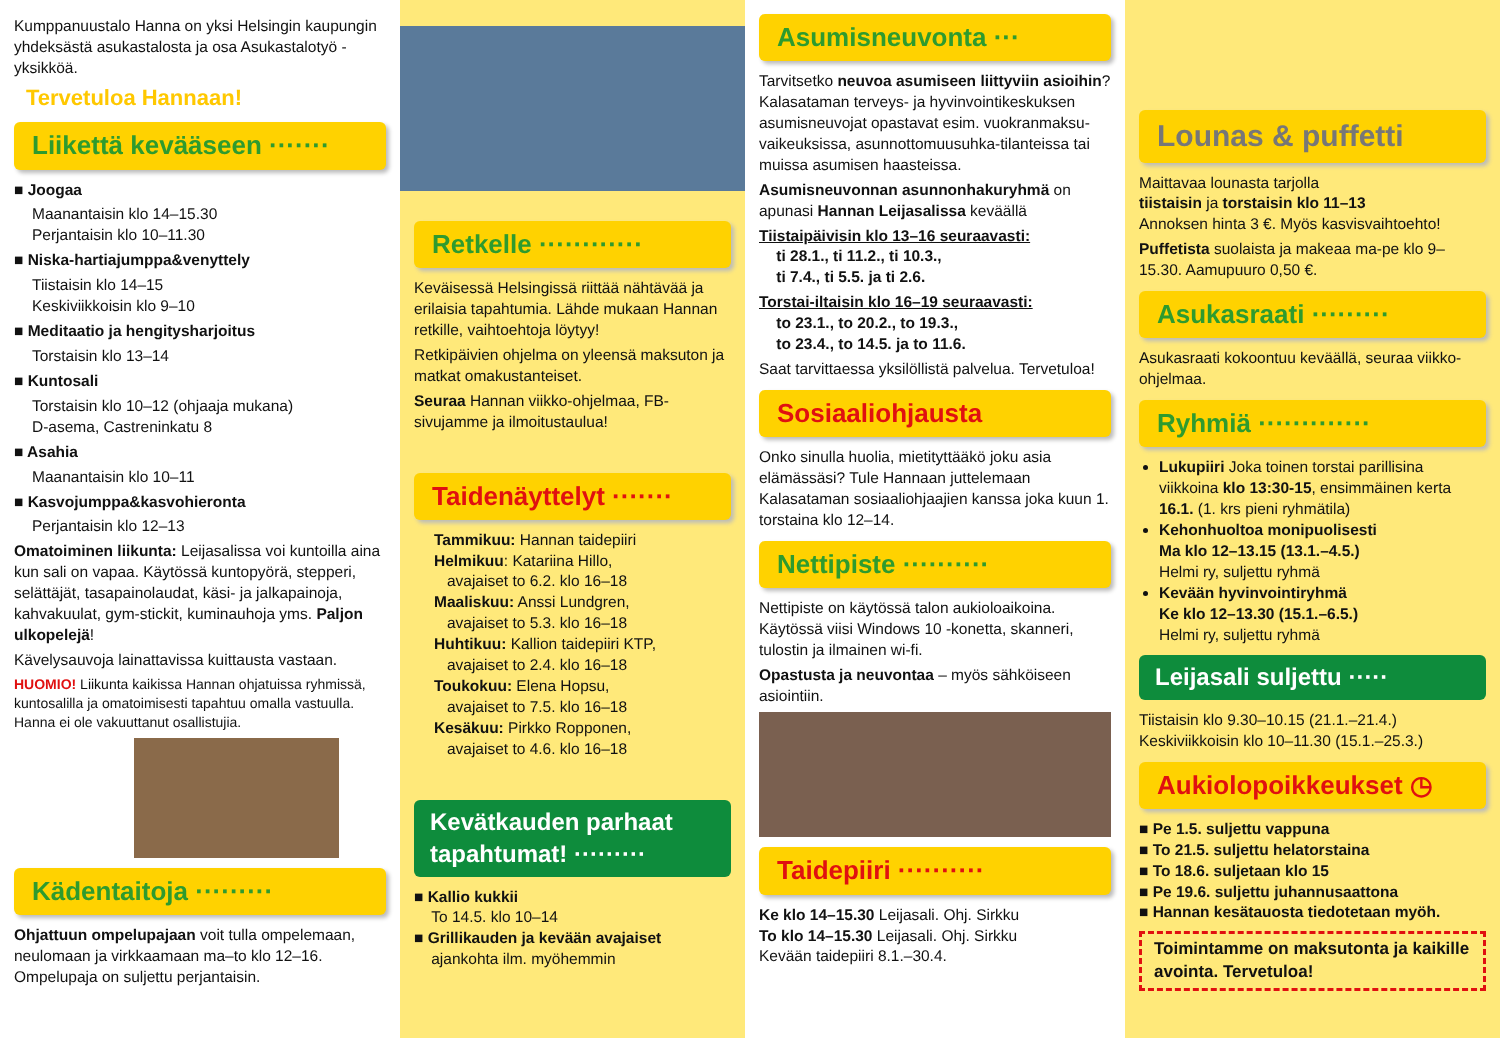Kumppanuustalo Hanna on yksi Helsingin kaupungin yhdeksästä asukastalosta ja osa Asukastalotyö -yksikköä.
Tervetuloa Hannaan!
Liikettä kevääseen ·······
■ Joogaa
Maanantaisin klo 14–15.30
Perjantaisin klo 10–11.30
■ Niska-hartiajumppa&venyttely
Tiistaisin klo 14–15
Keskiviikkoisin klo 9–10
■ Meditaatio ja hengitysharjoitus
Torstaisin klo 13–14
■ Kuntosali
Torstaisin klo 10–12 (ohjaaja mukana)
D-asema, Castreninkatu 8
■ Asahia
Maanantaisin klo 10–11
■ Kasvojumppa&kasvohieronta
Perjantaisin klo 12–13
Omatoiminen liikunta: Leijasalissa voi kuntoilla aina kun sali on vapaa. Käytössä kuntopyörä, stepperi, selättäjät, tasapainolaudat, käsi- ja jalkapainoja, kahvakuulat, gym-stickit, kuminauhoja yms. Paljon ulkopelejä!
Kävelysauvoja lainattavissa kuittausta vastaan.
HUOMIO! Liikunta kaikissa Hannan ohjatuissa ryhmissä, kuntosalilla ja omatoimisesti tapahtuu omalla vastuulla. Hanna ei ole vakuuttanut osallistujia.
Kädentaitoja ·········
Ohjattuun ompelupajaan voit tulla ompelemaan, neulomaan ja virkkaamaan ma–to klo 12–16. Ompelupaja on suljettu perjantaisin.
Retkelle ············
Keväisessä Helsingissä riittää nähtävää ja erilaisia tapahtumia. Lähde mukaan Hannan retkille, vaihtoehtoja löytyy!
Retkipäivien ohjelma on yleensä maksuton ja matkat omakustanteiset.
Seuraa Hannan viikko-ohjelmaa, FB-sivujamme ja ilmoitustaulua!
Taidenäyttelyt ·······
Tammikuu: Hannan taidepiiri
Helmikuu: Katariina Hillo,
avajaiset to 6.2. klo 16–18
Maaliskuu: Anssi Lundgren,
avajaiset to 5.3. klo 16–18
Huhtikuu: Kallion taidepiiri KTP,
avajaiset to 2.4. klo 16–18
Toukokuu: Elena Hopsu,
avajaiset to 7.5. klo 16–18
Kesäkuu: Pirkko Ropponen,
avajaiset to 4.6. klo 16–18
Kevätkauden parhaat tapahtumat! ·········
■ Kallio kukkii
To 14.5. klo 10–14
■ Grillikauden ja kevään avajaiset
ajankohta ilm. myöhemmin
Asumisneuvonta ···
Tarvitsetko neuvoa asumiseen liittyviin asioihin? Kalasataman terveys- ja hyvinvointikeskuksen asumisneuvojat opastavat esim. vuokranmaksu-vaikeuksissa, asunnottomuusuhka-tilanteissa tai muissa asumisen haasteissa.
Asumisneuvonnan asunnonhakuryhmä on apunasi Hannan Leijasalissa keväällä
Tiistaipäivisin klo 13–16 seuraavasti:
ti 28.1., ti 11.2., ti 10.3.,
ti 7.4., ti 5.5. ja ti 2.6.
Torstai-iltaisin klo 16–19 seuraavasti:
to 23.1., to 20.2., to 19.3.,
to 23.4., to 14.5. ja to 11.6.
Saat tarvittaessa yksilöllistä palvelua. Tervetuloa!
Sosiaaliohjausta
Onko sinulla huolia, mietityttääkö joku asia elämässäsi? Tule Hannaan juttelemaan Kalasataman sosiaaliohjaajien kanssa joka kuun 1. torstaina klo 12–14.
Nettipiste ··········
Nettipiste on käytössä talon aukioloaikoina. Käytössä viisi Windows 10 -konetta, skanneri, tulostin ja ilmainen wi-fi.
Opastusta ja neuvontaa – myös sähköiseen asiointiin.
Taidepiiri ··········
Ke klo 14–15.30 Leijasali. Ohj. Sirkku
To klo 14–15.30 Leijasali. Ohj. Sirkku
Kevään taidepiiri 8.1.–30.4.
Lounas & puffetti
Maittavaa lounasta tarjolla
tiistaisin ja torstaisin klo 11–13
Annoksen hinta 3 €. Myös kasvisvaihtoehto!
Puffetista suolaista ja makeaa ma-pe klo 9–15.30. Aamupuuro 0,50 €.
Asukasraati ·········
Asukasraati kokoontuu keväällä, seuraa viikko-ohjelmaa.
Ryhmiä ·············
Lukupiiri Joka toinen torstai parillisina viikkoina klo 13:30-15, ensimmäinen kerta 16.1. (1. krs pieni ryhmätila)
Kehonhuoltoa monipuolisesti
Ma klo 12–13.15 (13.1.–4.5.)
Helmi ry, suljettu ryhmä
Kevään hyvinvointiryhmä
Ke klo 12–13.30 (15.1.–6.5.)
Helmi ry, suljettu ryhmä
Leijasali suljettu ·····
Tiistaisin klo 9.30–10.15 (21.1.–21.4.)
Keskiviikkoisin klo 10–11.30 (15.1.–25.3.)
Aukiolopoikkeukset ◷
■ Pe 1.5. suljettu vappuna
■ To 21.5. suljettu helatorstaina
■ To 18.6. suljetaan klo 15
■ Pe 19.6. suljettu juhannusaattona
■ Hannan kesätauosta tiedotetaan myöh.
Toimintamme on maksutonta ja kaikille avointa. Tervetuloa!